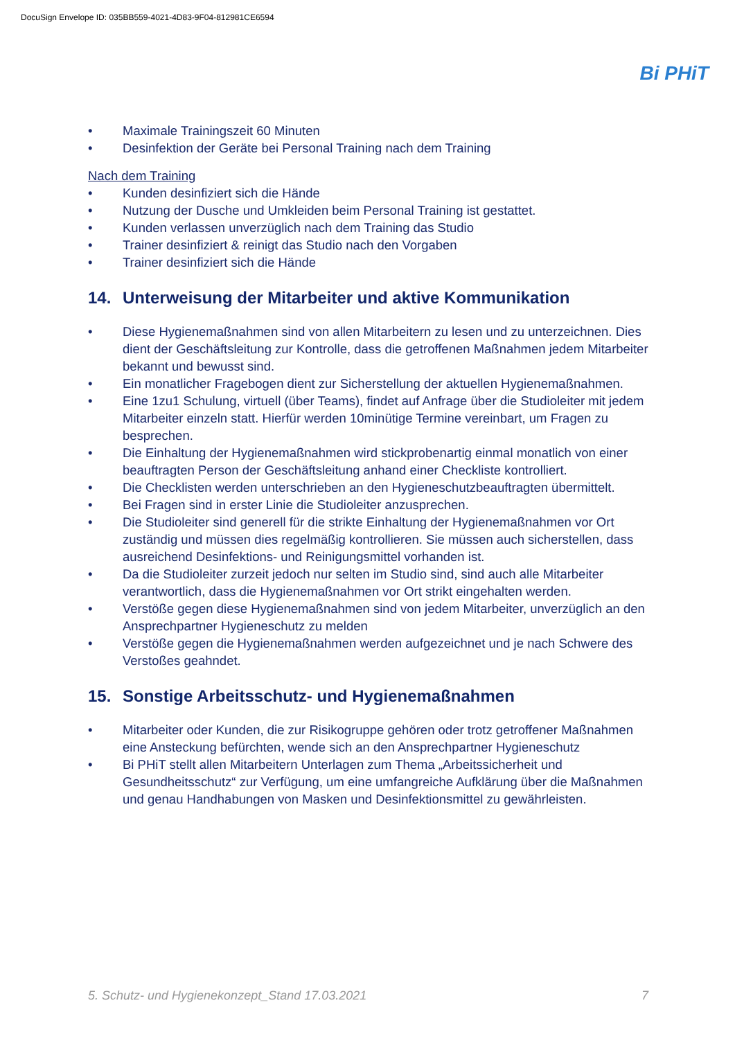DocuSign Envelope ID: 035BB559-4021-4D83-9F04-812981CE6594
Bi PHiT
• Maximale Trainingszeit 60 Minuten
• Desinfektion der Geräte bei Personal Training nach dem Training
Nach dem Training
• Kunden desinfiziert sich die Hände
• Nutzung der Dusche und Umkleiden beim Personal Training ist gestattet.
• Kunden verlassen unverzüglich nach dem Training das Studio
• Trainer desinfiziert & reinigt das Studio nach den Vorgaben
• Trainer desinfiziert sich die Hände
14. Unterweisung der Mitarbeiter und aktive Kommunikation
• Diese Hygienemaßnahmen sind von allen Mitarbeitern zu lesen und zu unterzeichnen. Dies dient der Geschäftsleitung zur Kontrolle, dass die getroffenen Maßnahmen jedem Mitarbeiter bekannt und bewusst sind.
• Ein monatlicher Fragebogen dient zur Sicherstellung der aktuellen Hygienemaßnahmen.
• Eine 1zu1 Schulung, virtuell (über Teams), findet auf Anfrage über die Studioleiter mit jedem Mitarbeiter einzeln statt. Hierfür werden 10minütige Termine vereinbart, um Fragen zu besprechen.
• Die Einhaltung der Hygienemaßnahmen wird stickprobenartig einmal monatlich von einer beauftragten Person der Geschäftsleitung anhand einer Checkliste kontrolliert.
• Die Checklisten werden unterschrieben an den Hygieneschutzbeauftragten übermittelt.
• Bei Fragen sind in erster Linie die Studioleiter anzusprechen.
• Die Studioleiter sind generell für die strikte Einhaltung der Hygienemaßnahmen vor Ort zuständig und müssen dies regelmäßig kontrollieren. Sie müssen auch sicherstellen, dass ausreichend Desinfektions- und Reinigungsmittel vorhanden ist.
• Da die Studioleiter zurzeit jedoch nur selten im Studio sind, sind auch alle Mitarbeiter verantwortlich, dass die Hygienemaßnahmen vor Ort strikt eingehalten werden.
• Verstöße gegen diese Hygienemaßnahmen sind von jedem Mitarbeiter, unverzüglich an den Ansprechpartner Hygieneschutz zu melden
• Verstöße gegen die Hygienemaßnahmen werden aufgezeichnet und je nach Schwere des Verstoßes geahndet.
15. Sonstige Arbeitsschutz- und Hygienemaßnahmen
• Mitarbeiter oder Kunden, die zur Risikogruppe gehören oder trotz getroffener Maßnahmen eine Ansteckung befürchten, wende sich an den Ansprechpartner Hygieneschutz
• Bi PHiT stellt allen Mitarbeitern Unterlagen zum Thema „Arbeitssicherheit und Gesundheitsschutz“ zur Verfügung, um eine umfangreiche Aufklärung über die Maßnahmen und genau Handhabungen von Masken und Desinfektionsmittel zu gewährleisten.
5. Schutz- und Hygienekonzept_Stand 17.03.2021 7